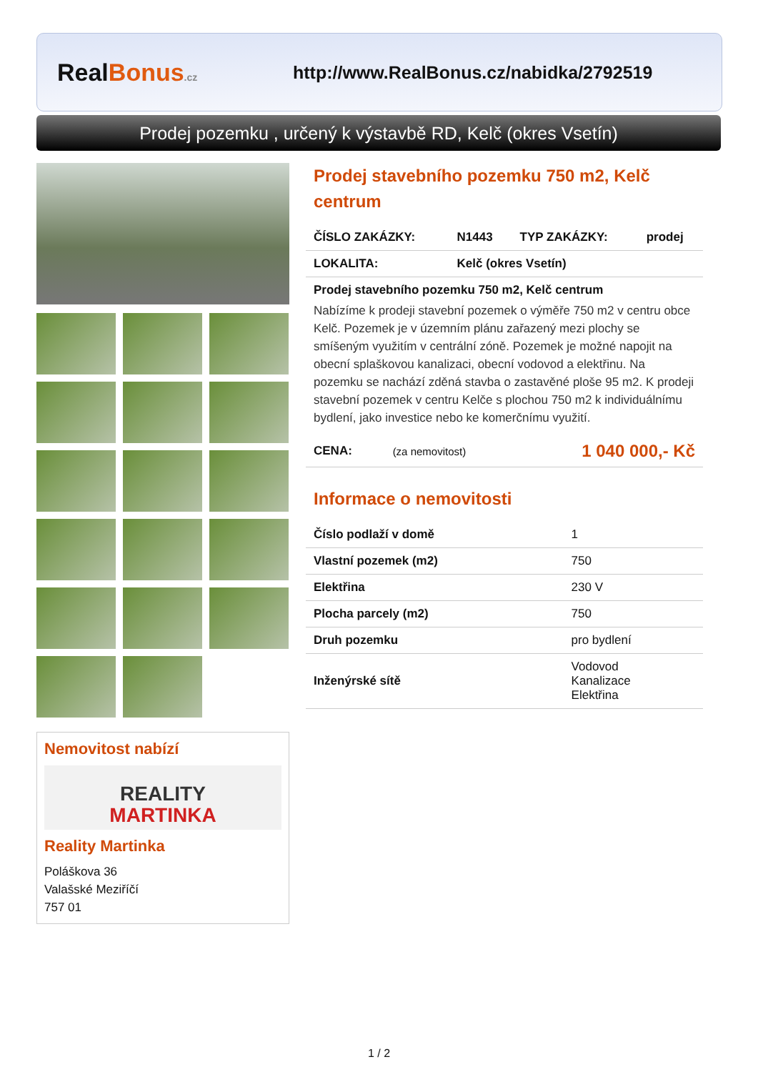RealBonus.cz
http://www.RealBonus.cz/nabidka/2792519
Prodej pozemku , určený k výstavbě RD, Kelč (okres Vsetín)
Nemovitost nabízí
REALITY
MARTINKA
Reality Martinka
Poláškova 36
Valašské Meziříčí
757 01
Prodej stavebního pozemku 750 m2, Kelč centrum
| ČÍSLO ZAKÁZKY: | N1443 | TYP ZAKÁZKY: | prodej |
| LOKALITA: | Kelč (okres Vsetín) | | |
Prodej stavebního pozemku 750 m2, Kelč centrum
Nabízíme k prodeji stavební pozemek o výměře 750 m2 v centru obce Kelč. Pozemek je v územním plánu zařazený mezi plochy se smíšeným využitím v centrální zóně. Pozemek je možné napojit na obecní splaškovou kanalizaci, obecní vodovod a elektřinu. Na pozemku se nachází zděná stavba o zastavěné ploše 95 m2. K prodeji stavební pozemek v centru Kelče s plochou 750 m2 k individuálnímu bydlení, jako investice nebo ke komerčnímu využití.
| CENA: | (za nemovitost) | 1 040 000,- Kč |
Informace o nemovitosti
| Číslo podlaží v domě | 1 |
| Vlastní pozemek (m2) | 750 |
| Elektřina | 230 V |
| Plocha parcely (m2) | 750 |
| Druh pozemku | pro bydlení |
| Inženýrské sítě | Vodovod Kanalizace Elektřina |
1 / 2